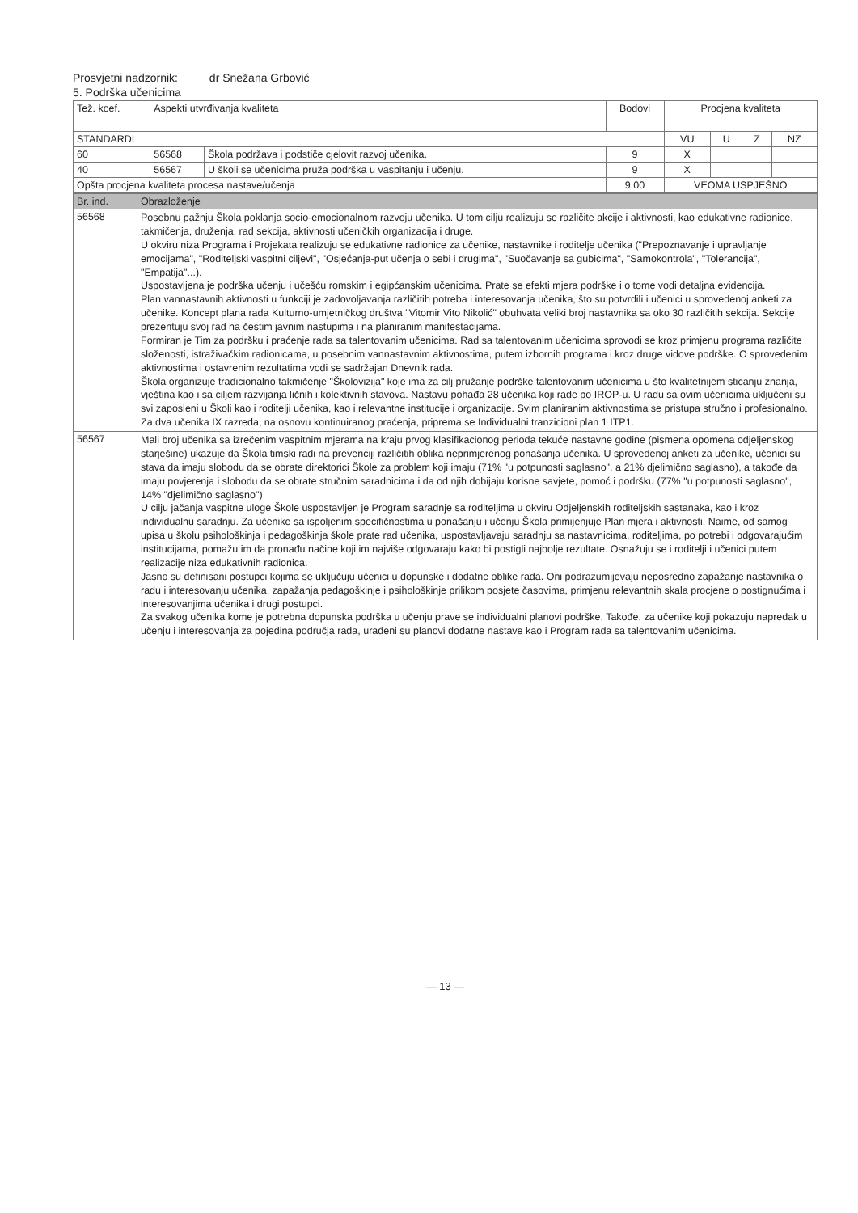Prosvjetni nadzornik: dr Snežana Grbović
5. Podrška učenicima
| Tež. koef. | Aspekti utvrđivanja kvaliteta | | Bodovi | Procjena kvaliteta | | | |
| --- | --- | --- | --- | --- | --- | --- | --- |
| STANDARDI | | | | VU | U | Z | NZ |
| 60 | 56568 | Škola podržava i podstiče cjelovit razvoj učenika. | 9 | X | | | |
| 40 | 56567 | U školi se učenicima pruža podrška u vaspitanju i učenju. | 9 | X | | | |
| Opšta procjena kvaliteta procesa nastave/učenja | | | 9.00 | VEOMA USPJEŠNO | | | |
| Br. ind. | Obrazloženje |
| --- | --- |
| 56568 | Posebnu pažnju Škola poklanja socio-emocionalnom razvoju učenika. U tom cilju realizuju se različite akcije i aktivnosti, kao edukativne radionice, takmičenja, druženja, rad sekcija, aktivnosti učeničkih organizacija i druge. U okviru niza Programa i Projekata realizuju se edukativne radionice za učenike, nastavnike i roditelje učenika ("Prepoznavanje i upravljanje emocijama", "Roditeljski vaspitni ciljevi", "Osjećanja-put učenja o sebi i drugima", "Suočavanje sa gubicima", "Samokontrola", "Tolerancija", "Empatija"...). Uspostavljena je podrška učenju i učešću romskim i egipćanskim učenicima. Prate se efekti mjera podrške i o tome vodi detaljna evidencija. Plan vannastavnih aktivnosti u funkciji je zadovoljavanja različitih potreba i interesovanja učenika, što su potvrdili i učenici u sprovedenoj anketi za učenike. Koncept plana rada Kulturno-umjetničkog društva "Vitomir Vito Nikolić" obuhvata veliki broj nastavnika sa oko 30 različitih sekcija. Sekcije prezentuju svoj rad na čestim javnim nastupima i na planiranim manifestacijama. Formiran je Tim za podršku i praćenje rada sa talentovanim učenicima. Rad sa talentovanim učenicima sprovodi se kroz primjenu programa različite složenosti, istraživačkim radionicama, u posebnim vannastavnim aktivnostima, putem izbornih programa i kroz druge vidove podrške. O sprovedenim aktivnostima i ostavrenim rezultatima vodi se sadržajan Dnevnik rada. Škola organizuje tradicionalno takmičenje "Školovizija" koje ima za cilj pružanje podrške talentovanim učenicima u što kvalitetnijem sticanju znanja, vještina kao i sa ciljem razvijanja ličnih i kolektivnih stavova. Nastavu pohađa 28 učenika koji rade po IROP-u. U radu sa ovim učenicima uključeni su svi zaposleni u Školi kao i roditelji učenika, kao i relevantne institucije i organizacije. Svim planiranim aktivnostima se pristupa stručno i profesionalno. Za dva učenika IX razreda, na osnovu kontinuiranog praćenja, priprema se Individualni tranzicioni plan 1 ITP1. |
| 56567 | Mali broj učenika sa izrečenim vaspitnim mjerama na kraju prvog klasifikacionog perioda tekuće nastavne godine (pismena opomena odjeljenskog starješine) ukazuje da Škola timski radi na prevenciji različitih oblika neprimjerenog ponašanja učenika. U sprovedenoj anketi za učenike, učenici su stava da imaju slobodu da se obrate direktorici Škole za problem koji imaju (71% "u potpunosti saglasno", a 21% djelimično saglasno), a takođe da imaju povjerenja i slobodu da se obrate stručnim saradnicima i da od njih dobijaju korisne savjete, pomoć i podršku (77% "u potpunosti saglasno", 14% "djelimično saglasno") U cilju jačanja vaspitne uloge Škole uspostavljen je Program saradnje sa roditeljima u okviru Odjeljenskih roditeljskih sastanaka, kao i kroz individualnu saradnju. Za učenike sa ispoljenim specifičnostima u ponašanju i učenju Škola primijenjuje Plan mjera i aktivnosti. Naime, od samog upisa u školu psihološkinja i pedagoškinja škole prate rad učenika, uspostavljavaju saradnju sa nastavnicima, roditeljima, po potrebi i odgovarajućim institucijama, pomažu im da pronađu načine koji im najviše odgovaraju kako bi postigli najbolje rezultate. Osnažuju se i roditelji i učenici putem realizacije niza edukativnih radionica. Jasno su definisani postupci kojima se uključuju učenici u dopunske i dodatne oblike rada. Oni podrazumijevaju neposredno zapažanje nastavnika o radu i interesovanju učenika, zapažanja pedagoškinje i psihološkinje prilikom posjete časovima, primjenu relevantnih skala procjene o postignućima i interesovanjima učenika i drugi postupci. Za svakog učenika kome je potrebna dopunska podrška u učenju prave se individualni planovi podrške. Takođe, za učenike koji pokazuju napredak u učenju i interesovanja za pojedina područja rada, urađeni su planovi dodatne nastave kao i Program rada sa talentovanim učenicima. |
— 13 —